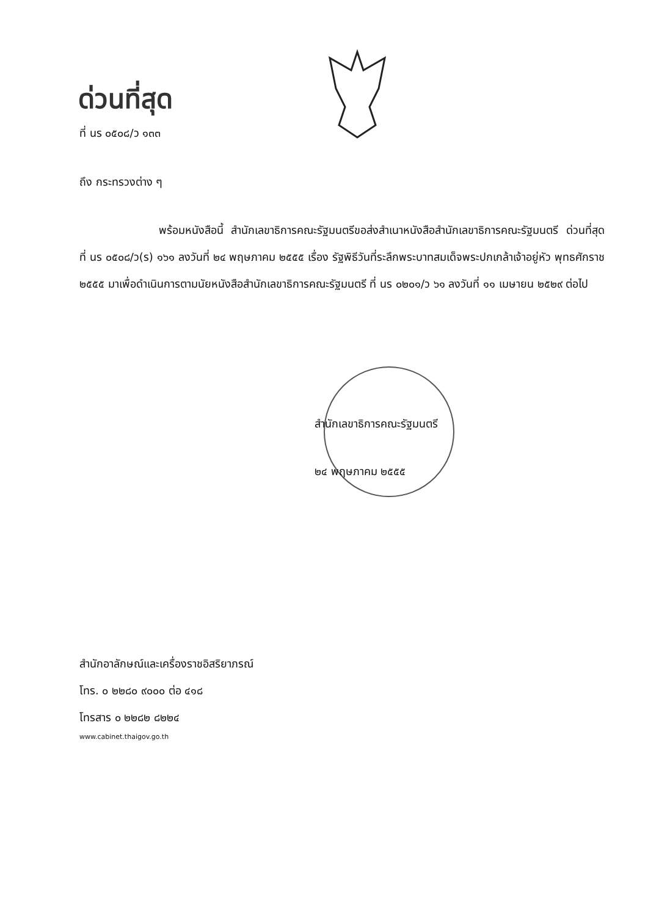ด่วนที่สุด
ที่ นร ๐๕๐๘/ว ๑๓๓
ถึง กระทรวงต่าง ๆ
พร้อมหนังสือนี้ สำนักเลขาธิการคณะรัฐมนตรีขอส่งสำเนาหนังสือสำนักเลขาธิการคณะรัฐมนตรี ด่วนที่สุด ที่ นร ๐๕๐๘/ว(ร) ๑๖๑ ลงวันที่ ๒๔ พฤษภาคม ๒๕๕๕ เรื่อง รัฐพิธีวันที่ระลึกพระบาทสมเด็จพระปกเกล้าเจ้าอยู่หัว พุทธศักราช ๒๕๕๕ มาเพื่อดำเนินการตามนัยหนังสือสำนักเลขาธิการคณะรัฐมนตรี ที่ นร ๐๒๐๑/ว ๖๑ ลงวันที่ ๑๑ เมษายน ๒๕๒๙ ต่อไป
สำนักเลขาธิการคณะรัฐมนตรี
๒๔ พฤษภาคม ๒๕๕๕
สำนักอาลักษณ์และเครื่องราชอิสริยาภรณ์
โทร. ๐ ๒๒๘๐ ๙๐๐๐ ต่อ ๔๑๘
โทรสาร ๐ ๒๒๘๒ ๘๒๒๔
www.cabinet.thaigov.go.th